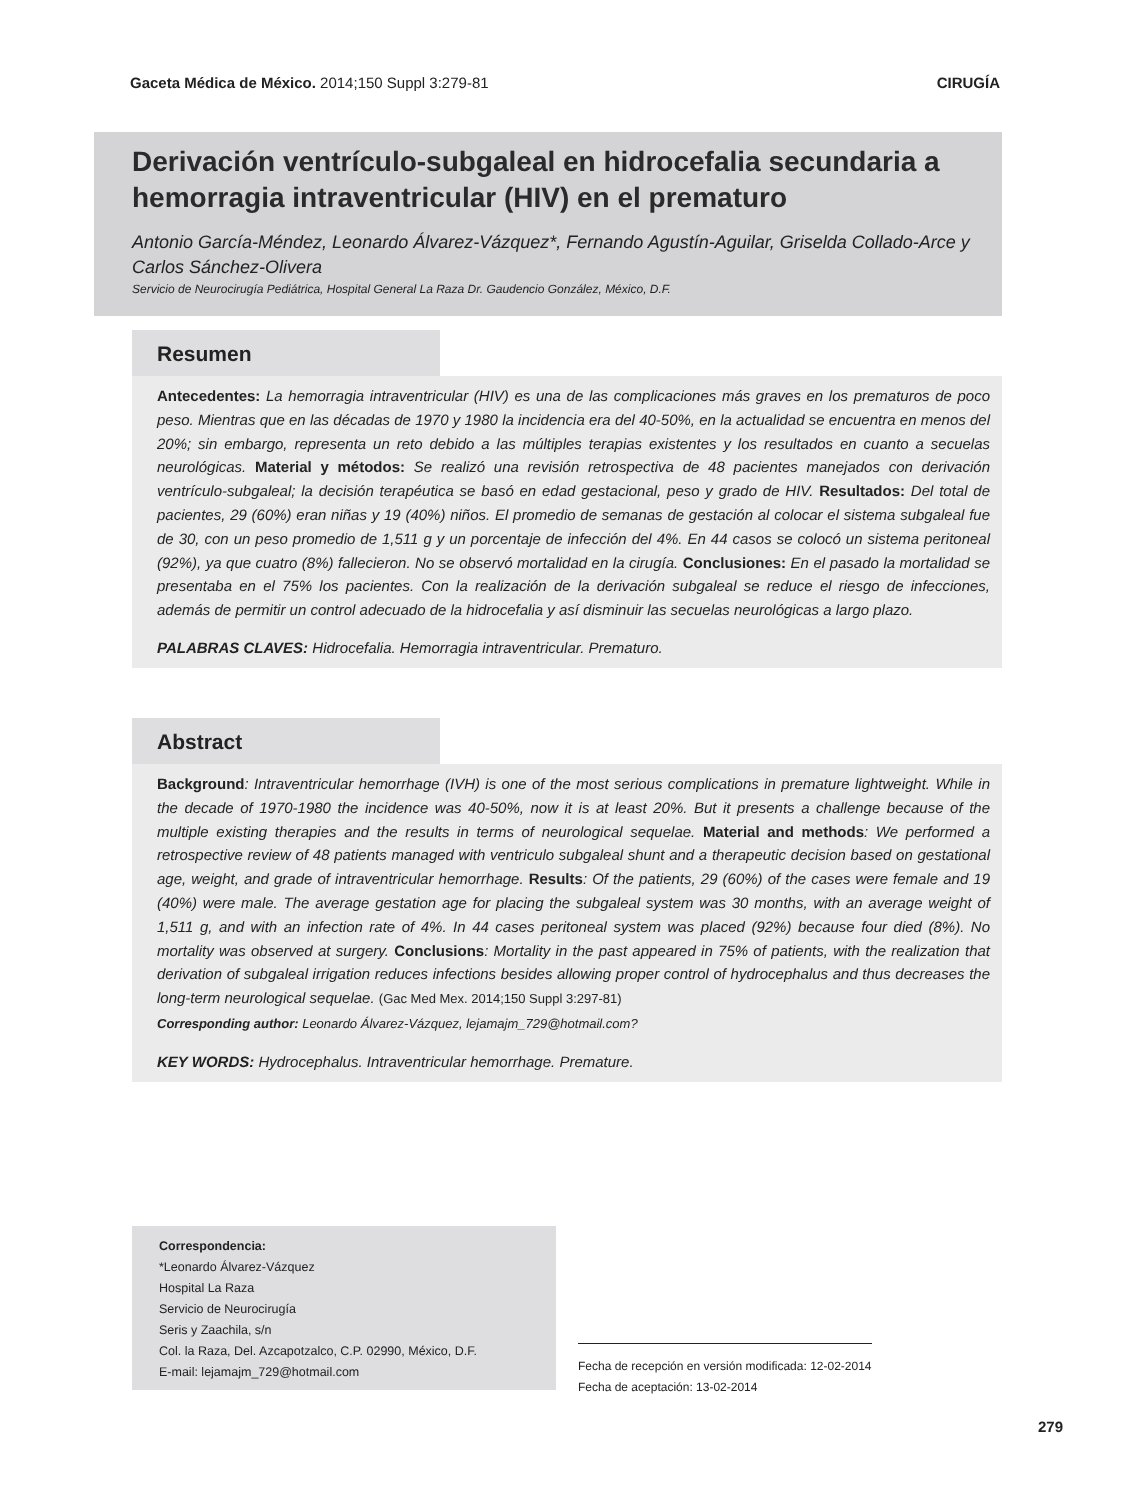Gaceta Médica de México. 2014;150 Suppl 3:279-81 CIRUGÍA
Derivación ventrículo-subgaleal en hidrocefalia secundaria a hemorragia intraventricular (HIV) en el prematuro
Antonio García-Méndez, Leonardo Álvarez-Vázquez*, Fernando Agustín-Aguilar, Griselda Collado-Arce y Carlos Sánchez-Olivera
Servicio de Neurocirugía Pediátrica, Hospital General La Raza Dr. Gaudencio González, México, D.F.
Resumen
Antecedentes: La hemorragia intraventricular (HIV) es una de las complicaciones más graves en los prematuros de poco peso. Mientras que en las décadas de 1970 y 1980 la incidencia era del 40-50%, en la actualidad se encuentra en menos del 20%; sin embargo, representa un reto debido a las múltiples terapias existentes y los resultados en cuanto a secuelas neurológicas. Material y métodos: Se realizó una revisión retrospectiva de 48 pacientes manejados con derivación ventrículo-subgaleal; la decisión terapéutica se basó en edad gestacional, peso y grado de HIV. Resultados: Del total de pacientes, 29 (60%) eran niñas y 19 (40%) niños. El promedio de semanas de gestación al colocar el sistema subgaleal fue de 30, con un peso promedio de 1,511 g y un porcentaje de infección del 4%. En 44 casos se colocó un sistema peritoneal (92%), ya que cuatro (8%) fallecieron. No se observó mortalidad en la cirugía. Conclusiones: En el pasado la mortalidad se presentaba en el 75% los pacientes. Con la realización de la derivación subgaleal se reduce el riesgo de infecciones, además de permitir un control adecuado de la hidrocefalia y así disminuir las secuelas neurológicas a largo plazo.
PALABRAS CLAVES: Hidrocefalia. Hemorragia intraventricular. Prematuro.
Abstract
Background: Intraventricular hemorrhage (IVH) is one of the most serious complications in premature lightweight. While in the decade of 1970-1980 the incidence was 40-50%, now it is at least 20%. But it presents a challenge because of the multiple existing therapies and the results in terms of neurological sequelae. Material and methods: We performed a retrospective review of 48 patients managed with ventriculo subgaleal shunt and a therapeutic decision based on gestational age, weight, and grade of intraventricular hemorrhage. Results: Of the patients, 29 (60%) of the cases were female and 19 (40%) were male. The average gestation age for placing the subgaleal system was 30 months, with an average weight of 1,511 g, and with an infection rate of 4%. In 44 cases peritoneal system was placed (92%) because four died (8%). No mortality was observed at surgery. Conclusions: Mortality in the past appeared in 75% of patients, with the realization that derivation of subgaleal irrigation reduces infections besides allowing proper control of hydrocephalus and thus decreases the long-term neurological sequelae. (Gac Med Mex. 2014;150 Suppl 3:297-81)
Corresponding author: Leonardo Álvarez-Vázquez, lejamajm_729@hotmail.com?
KEY WORDS: Hydrocephalus. Intraventricular hemorrhage. Premature.
Correspondencia:
*Leonardo Álvarez-Vázquez
Hospital La Raza
Servicio de Neurocirugía
Seris y Zaachila, s/n
Col. la Raza, Del. Azcapotzalco, C.P. 02990, México, D.F.
E-mail: lejamajm_729@hotmail.com
Fecha de recepción en versión modificada: 12-02-2014
Fecha de aceptación: 13-02-2014
279